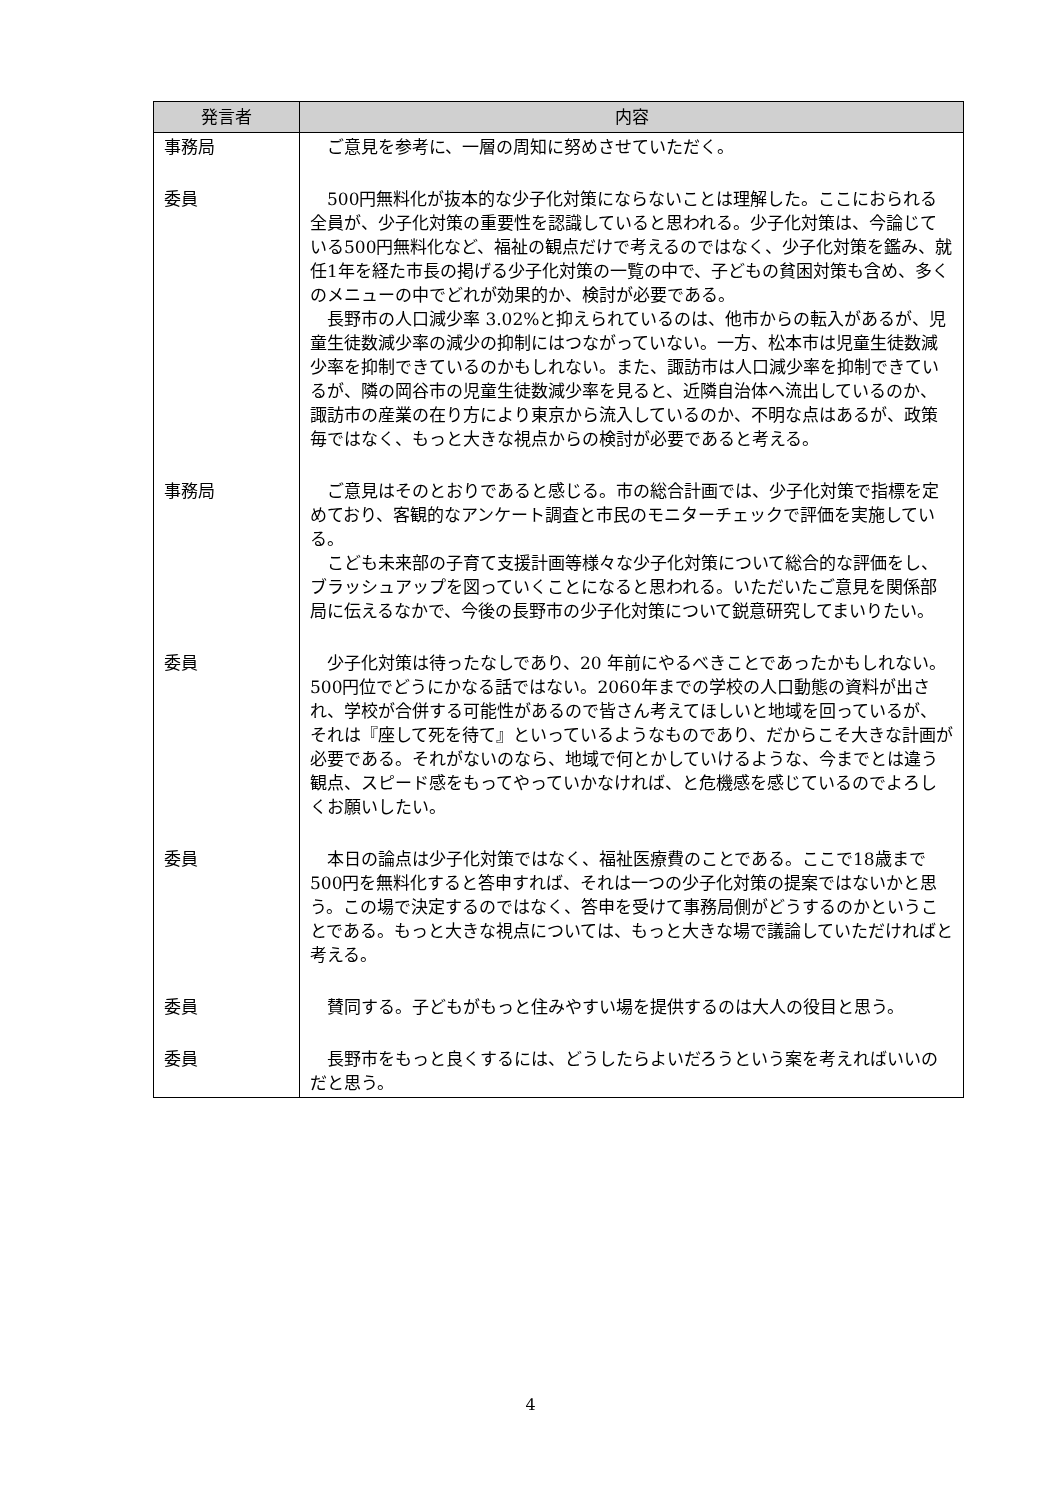| 発言者 | 内容 |
| --- | --- |
| 事務局 | ご意見を参考に、一層の周知に努めさせていただく。 |
| 委員 | 500円無料化が抜本的な少子化対策にならないことは理解した。ここにおられる全員が、少子化対策の重要性を認識していると思われる。少子化対策は、今論じている500円無料化など、福祉の観点だけで考えるのではなく、少子化対策を鑑み、就任1年を経た市長の掲げる少子化対策の一覧の中で、子どもの貧困対策も含め、多くのメニューの中でどれが効果的か、検討が必要である。 長野市の人口減少率 3.02%と抑えられているのは、他市からの転入があるが、児童生徒数減少率の減少の抑制にはつながっていない。一方、松本市は児童生徒数減少率を抑制できているのかもしれない。また、諏訪市は人口減少率を抑制できているが、隣の岡谷市の児童生徒数減少率を見ると、近隣自治体へ流出しているのか、諏訪市の産業の在り方により東京から流入しているのか、不明な点はあるが、政策毎ではなく、もっと大きな視点からの検討が必要であると考える。 |
| 事務局 | ご意見はそのとおりであると感じる。市の総合計画では、少子化対策で指標を定めており、客観的なアンケート調査と市民のモニターチェックで評価を実施している。 こども未来部の子育て支援計画等様々な少子化対策について総合的な評価をし、ブラッシュアップを図っていくことになると思われる。いただいたご意見を関係部局に伝えるなかで、今後の長野市の少子化対策について鋭意研究してまいりたい。 |
| 委員 | 少子化対策は待ったなしであり、20 年前にやるべきことであったかもしれない。500円位でどうにかなる話ではない。2060年までの学校の人口動態の資料が出され、学校が合併する可能性があるので皆さん考えてほしいと地域を回っているが、それは『座して死を待て』といっているようなものであり、だからこそ大きな計画が必要である。それがないのなら、地域で何とかしていけるような、今までとは違う観点、スピード感をもってやっていかなければ、と危機感を感じているのでよろしくお願いしたい。 |
| 委員 | 本日の論点は少子化対策ではなく、福祉医療費のことである。ここで18歳まで500円を無料化すると答申すれば、それは一つの少子化対策の提案ではないかと思う。この場で決定するのではなく、答申を受けて事務局側がどうするのかということである。もっと大きな視点については、もっと大きな場で議論していただければと考える。 |
| 委員 | 賛同する。子どもがもっと住みやすい場を提供するのは大人の役目と思う。 |
| 委員 | 長野市をもっと良くするには、どうしたらよいだろうという案を考えればいいのだと思う。 |
4